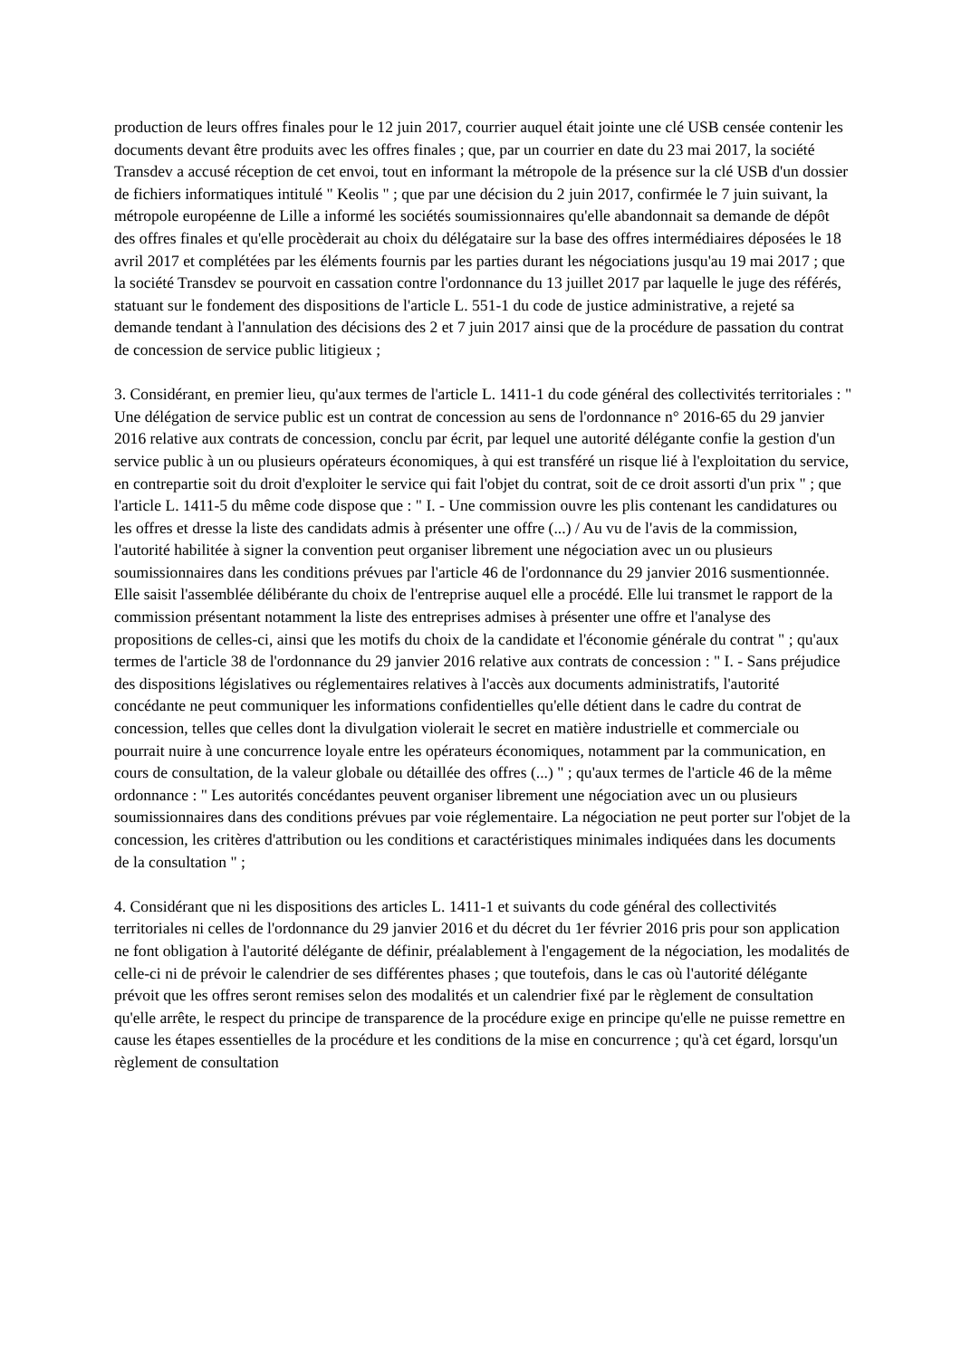production de leurs offres finales pour le 12 juin 2017, courrier auquel était jointe une clé USB censée contenir les documents devant être produits avec les offres finales ; que, par un courrier en date du 23 mai 2017, la société Transdev a accusé réception de cet envoi, tout en informant la métropole de la présence sur la clé USB d'un dossier de fichiers informatiques intitulé " Keolis " ; que par une décision du 2 juin 2017, confirmée le 7 juin suivant, la métropole européenne de Lille a informé les sociétés soumissionnaires qu'elle abandonnait sa demande de dépôt des offres finales et qu'elle procèderait au choix du délégataire sur la base des offres intermédiaires déposées le 18 avril 2017 et complétées par les éléments fournis par les parties durant les négociations jusqu'au 19 mai 2017 ; que la société Transdev se pourvoit en cassation contre l'ordonnance du 13 juillet 2017 par laquelle le juge des référés, statuant sur le fondement des dispositions de l'article L. 551-1 du code de justice administrative, a rejeté sa demande tendant à l'annulation des décisions des 2 et 7 juin 2017 ainsi que de la procédure de passation du contrat de concession de service public litigieux ;
3. Considérant, en premier lieu, qu'aux termes de l'article L. 1411-1 du code général des collectivités territoriales : " Une délégation de service public est un contrat de concession au sens de l'ordonnance n° 2016-65 du 29 janvier 2016 relative aux contrats de concession, conclu par écrit, par lequel une autorité délégante confie la gestion d'un service public à un ou plusieurs opérateurs économiques, à qui est transféré un risque lié à l'exploitation du service, en contrepartie soit du droit d'exploiter le service qui fait l'objet du contrat, soit de ce droit assorti d'un prix " ; que l'article L. 1411-5 du même code dispose que : " I. - Une commission ouvre les plis contenant les candidatures ou les offres et dresse la liste des candidats admis à présenter une offre (...) / Au vu de l'avis de la commission, l'autorité habilitée à signer la convention peut organiser librement une négociation avec un ou plusieurs soumissionnaires dans les conditions prévues par l'article 46 de l'ordonnance du 29 janvier 2016 susmentionnée. Elle saisit l'assemblée délibérante du choix de l'entreprise auquel elle a procédé. Elle lui transmet le rapport de la commission présentant notamment la liste des entreprises admises à présenter une offre et l'analyse des propositions de celles-ci, ainsi que les motifs du choix de la candidate et l'économie générale du contrat " ; qu'aux termes de l'article 38 de l'ordonnance du 29 janvier 2016 relative aux contrats de concession : " I. - Sans préjudice des dispositions législatives ou réglementaires relatives à l'accès aux documents administratifs, l'autorité concédante ne peut communiquer les informations confidentielles qu'elle détient dans le cadre du contrat de concession, telles que celles dont la divulgation violerait le secret en matière industrielle et commerciale ou pourrait nuire à une concurrence loyale entre les opérateurs économiques, notamment par la communication, en cours de consultation, de la valeur globale ou détaillée des offres (...) " ; qu'aux termes de l'article 46 de la même ordonnance : " Les autorités concédantes peuvent organiser librement une négociation avec un ou plusieurs soumissionnaires dans des conditions prévues par voie réglementaire. La négociation ne peut porter sur l'objet de la concession, les critères d'attribution ou les conditions et caractéristiques minimales indiquées dans les documents de la consultation " ;
4. Considérant que ni les dispositions des articles L. 1411-1 et suivants du code général des collectivités territoriales ni celles de l'ordonnance du 29 janvier 2016 et du décret du 1er février 2016 pris pour son application ne font obligation à l'autorité délégante de définir, préalablement à l'engagement de la négociation, les modalités de celle-ci ni de prévoir le calendrier de ses différentes phases ; que toutefois, dans le cas où l'autorité délégante prévoit que les offres seront remises selon des modalités et un calendrier fixé par le règlement de consultation qu'elle arrête, le respect du principe de transparence de la procédure exige en principe qu'elle ne puisse remettre en cause les étapes essentielles de la procédure et les conditions de la mise en concurrence ; qu'à cet égard, lorsqu'un règlement de consultation